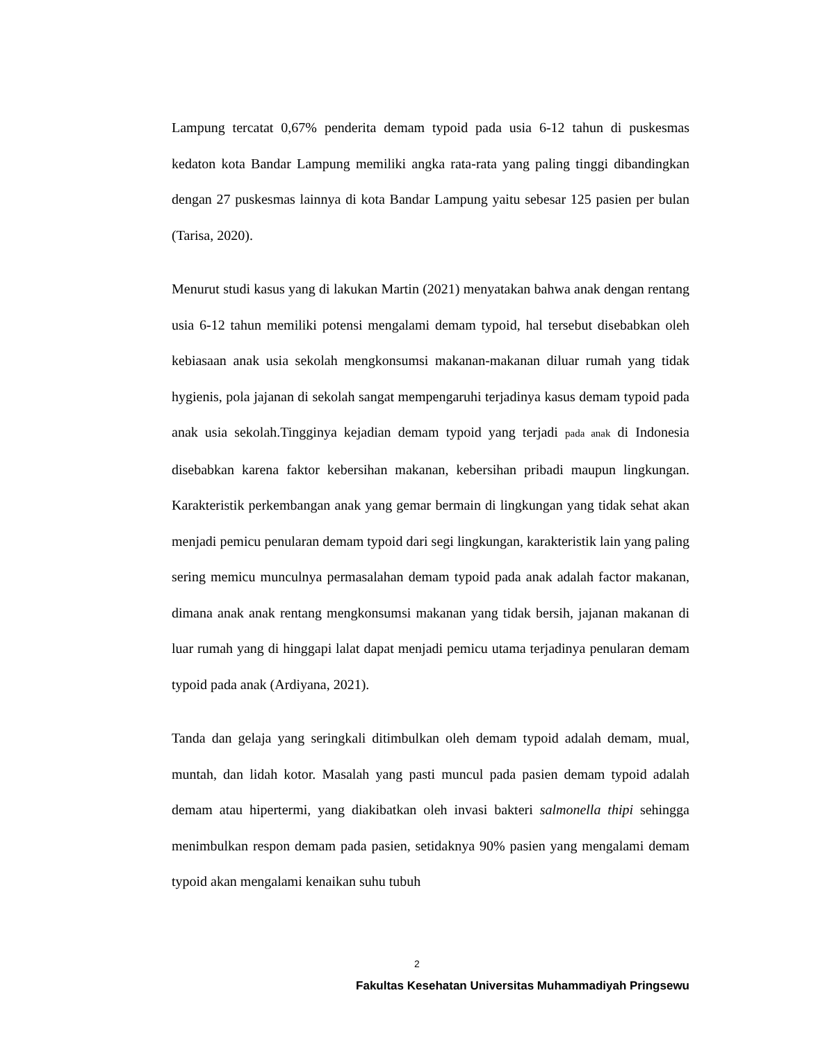Lampung tercatat 0,67% penderita demam typoid pada usia 6-12 tahun di puskesmas kedaton kota Bandar Lampung memiliki angka rata-rata yang paling tinggi dibandingkan dengan 27 puskesmas lainnya di kota Bandar Lampung yaitu sebesar 125 pasien per bulan (Tarisa, 2020).
Menurut studi kasus yang di lakukan Martin (2021) menyatakan bahwa anak dengan rentang usia 6-12 tahun memiliki potensi mengalami demam typoid, hal tersebut disebabkan oleh kebiasaan anak usia sekolah mengkonsumsi makanan-makanan diluar rumah yang tidak hygienis, pola jajanan di sekolah sangat mempengaruhi terjadinya kasus demam typoid pada anak usia sekolah.Tingginya kejadian demam typoid yang terjadi pada anak di Indonesia disebabkan karena faktor kebersihan makanan, kebersihan pribadi maupun lingkungan. Karakteristik perkembangan anak yang gemar bermain di lingkungan yang tidak sehat akan menjadi pemicu penularan demam typoid dari segi lingkungan, karakteristik lain yang paling sering memicu munculnya permasalahan demam typoid pada anak adalah factor makanan, dimana anak anak rentang mengkonsumsi makanan yang tidak bersih, jajanan makanan di luar rumah yang di hinggapi lalat dapat menjadi pemicu utama terjadinya penularan demam typoid pada anak (Ardiyana, 2021).
Tanda dan gelaja yang seringkali ditimbulkan oleh demam typoid adalah demam, mual, muntah, dan lidah kotor. Masalah yang pasti muncul pada pasien demam typoid adalah demam atau hipertermi, yang diakibatkan oleh invasi bakteri salmonella thipi sehingga menimbulkan respon demam pada pasien, setidaknya 90% pasien yang mengalami demam typoid akan mengalami kenaikan suhu tubuh
2
Fakultas Kesehatan Universitas Muhammadiyah Pringsewu